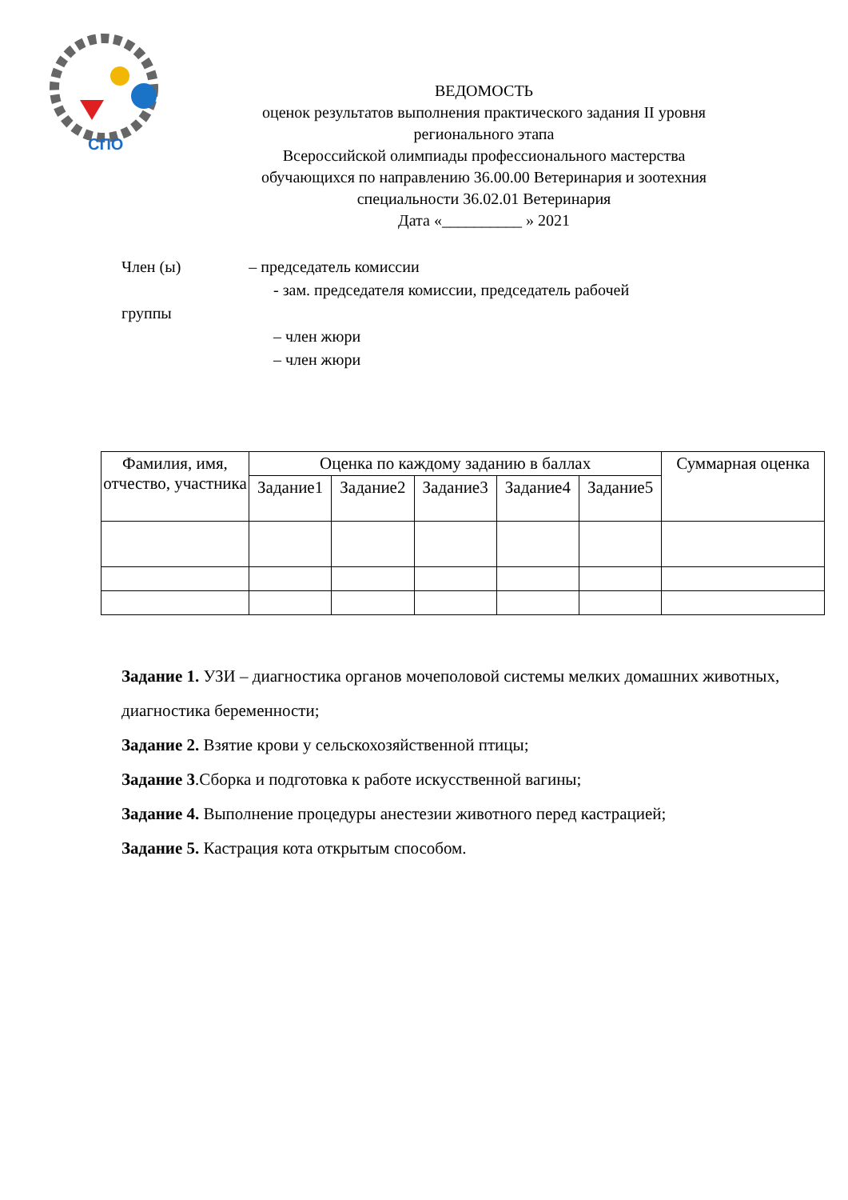СПО
ВЕДОМОСТЬ
оценок результатов выполнения практического задания II уровня
регионального этапа
Всероссийской олимпиады профессионального мастерства
обучающихся по направлению 36.00.00 Ветеринария и зоотехния
специальности 36.02.01 Ветеринария
Дата «__________ » 2021
Член (ы) – председатель комиссии
- зам. председателя комиссии, председатель рабочей
группы
– член жюри
– член жюри
| Фамилия, имя, отчество, участника | Оценка по каждому заданию в баллах | | | | | Суммарная оценка |
| --- | --- | --- | --- | --- | --- | --- |
| | Задание1 | Задание2 | Задание3 | Задание4 | Задание5 | |
Задание 1. УЗИ – диагностика органов мочеполовой системы мелких домашних животных, диагностика беременности;
Задание 2. Взятие крови у сельскохозяйственной птицы;
Задание 3.Сборка и подготовка к работе искусственной вагины;
Задание 4. Выполнение процедуры анестезии животного перед кастрацией;
Задание 5. Кастрация кота открытым способом.